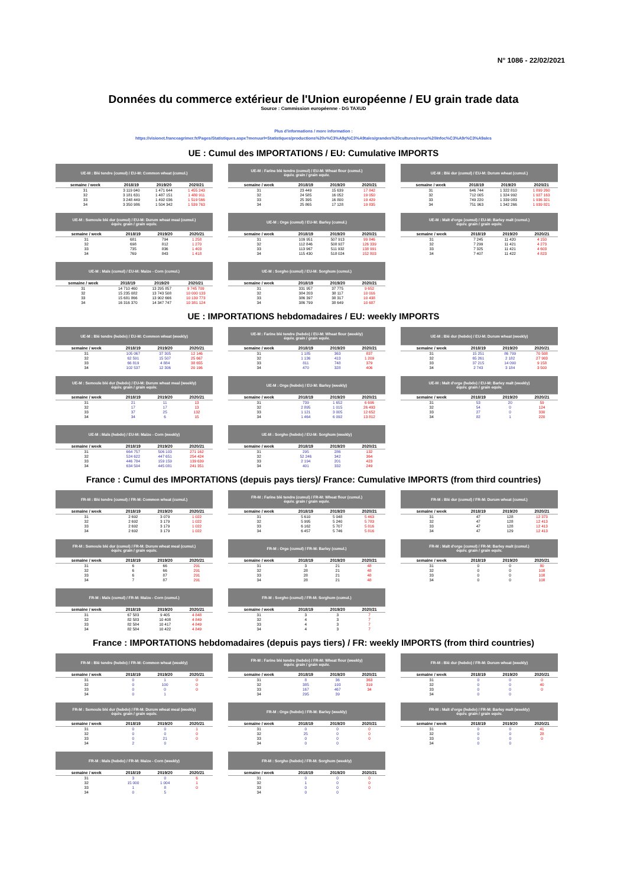N° 1086 - 22/02/2021
Données du commerce extérieur de l'Union européenne / EU grain trade data
Source : Commission européenne - DG TAXUD
Plus d'informations / more information :
https://visionet.franceagrimer.fr/Pages/Statistiques.aspx?menuurl=Statistiques/productions%20v%C3%A9g%C3%A9tales/grandes%20cultures/revue%20Infoc%C3%A9r%C3%A9ales
UE : Cumul des IMPORTATIONS / EU: Cumulative IMPORTS
| UE-M : Blé tendre (cumul) / EU-M: Common wheat (cumul.) | | | |
| --- | --- | --- | --- |
| semaine / week | 2018/19 | 2019/20 | 2020/21 |
| 31 | 3 119 040 | 1 471 644 | 1 455 243 |
| 32 | 3 181 631 | 1 487 151 | 1 480 911 |
| 33 | 3 248 449 | 1 492 036 | 1 519 566 |
| 34 | 3 350 986 | 1 504 342 | 1 539 763 |
| UE-M : Farine blé tendre (cumul) / EU-M: Wheat flour (cumul.) équiv. grain / grain equiv. | | | |
| --- | --- | --- | --- |
| semaine / week | 2018/19 | 2019/20 | 2020/21 |
| 31 | 23 449 | 15 639 | 17 842 |
| 32 | 24 585 | 16 052 | 19 050 |
| 33 | 25 395 | 16 800 | 19 429 |
| 34 | 25 865 | 17 128 | 19 835 |
| UE-M : Blé dur (cumul) / EU-M: Durum wheat (cumul.) | | | |
| --- | --- | --- | --- |
| semaine / week | 2018/19 | 2019/20 | 2020/21 |
| 31 | 646 744 | 1 322 810 | 1 899 260 |
| 32 | 712 005 | 1 324 992 | 1 927 163 |
| 33 | 749 220 | 1 339 083 | 1 936 321 |
| 34 | 751 963 | 1 342 266 | 1 939 821 |
| UE-M : Semoule blé dur (cumul) / EU-M: Durum wheat meal (cumul.) équiv. grain / grain equiv. | | | |
| --- | --- | --- | --- |
| semaine / week | 2018/19 | 2019/20 | 2020/21 |
| 31 | 681 | 794 | 1 258 |
| 32 | 698 | 812 | 1 270 |
| 33 | 735 | 836 | 1 403 |
| 34 | 769 | 843 | 1 418 |
| UE-M : Orge (cumul) / EU-M: Barley (cumul.) | | | |
| --- | --- | --- | --- |
| semaine / week | 2018/19 | 2019/20 | 2020/21 |
| 31 | 109 951 | 507 913 | 99 846 |
| 32 | 112 846 | 508 927 | 126 339 |
| 33 | 113 967 | 511 932 | 138 991 |
| 34 | 115 430 | 518 024 | 152 803 |
| UE-M : Malt d'orge (cumul) / EU-M: Barley malt (cumul.) équiv. grain / grain equiv. | | | |
| --- | --- | --- | --- |
| semaine / week | 2018/19 | 2019/20 | 2020/21 |
| 31 | 7 245 | 11 420 | 4 150 |
| 32 | 7 299 | 11 421 | 4 273 |
| 33 | 7 325 | 11 421 | 4 603 |
| 34 | 7 407 | 11 422 | 4 823 |
| UE-M : Maïs (cumul) / EU-M: Maize - Corn (cumul.) | | | |
| --- | --- | --- | --- |
| semaine / week | 2018/19 | 2019/20 | 2020/21 |
| 31 | 14 710 460 | 13 295 857 | 9 745 709 |
| 32 | 15 235 082 | 13 743 508 | 10 000 133 |
| 33 | 15 681 866 | 13 902 666 | 10 139 773 |
| 34 | 16 316 370 | 14 347 747 | 10 381 124 |
| UE-M : Sorgho (cumul) / EU-M: Sorghum (cumul.) | | | |
| --- | --- | --- | --- |
| semaine / week | 2018/19 | 2019/20 | 2020/21 |
| 31 | 331 957 | 37 775 | 9 652 |
| 32 | 384 203 | 38 117 | 10 016 |
| 33 | 386 397 | 38 317 | 10 438 |
| 34 | 386 799 | 38 649 | 10 687 |
UE : IMPORTATIONS hebdomadaires / EU: weekly IMPORTS
| UE-M : Blé tendre (hebdo) / EU-M: Common wheat (weekly) | | | |
| --- | --- | --- | --- |
| semaine / week | 2018/19 | 2019/20 | 2020/21 |
| 31 | 105 067 | 37 305 | 12 146 |
| 32 | 62 591 | 15 507 | 25 667 |
| 33 | 66 819 | 4 884 | 38 655 |
| 34 | 102 537 | 12 306 | 20 196 |
| UE-M : Farine blé tendre (hebdo) / EU-M: Wheat flour (weekly) équiv. grain / grain equiv. | | | |
| --- | --- | --- | --- |
| semaine / week | 2018/19 | 2019/20 | 2020/21 |
| 31 | 1 185 | 363 | 837 |
| 32 | 1 136 | 413 | 1 209 |
| 33 | 811 | 748 | 379 |
| 34 | 470 | 328 | 406 |
| UE-M : Blé dur (hebdo) / EU-M: Durum wheat (weekly) | | | |
| --- | --- | --- | --- |
| semaine / week | 2018/19 | 2019/20 | 2020/21 |
| 31 | 15 251 | 86 799 | 70 508 |
| 32 | 65 261 | 2 182 | 27 903 |
| 33 | 37 215 | 14 090 | 9 158 |
| 34 | 2 743 | 3 184 | 3 500 |
| UE-M : Semoule blé dur (hebdo) / EU-M: Durum wheat meal (weekly) équiv. grain / grain equiv. | | | |
| --- | --- | --- | --- |
| semaine / week | 2018/19 | 2019/20 | 2020/21 |
| 31 | 21 | 11 | 13 |
| 32 | 17 | 17 | 13 |
| 33 | 37 | 25 | 132 |
| 34 | 34 | 6 | 15 |
| UE-M : Orge (hebdo) / EU-M: Barley (weekly) | | | |
| --- | --- | --- | --- |
| semaine / week | 2018/19 | 2019/20 | 2020/21 |
| 31 | 739 | 1 652 | 6 696 |
| 32 | 2 895 | 1 015 | 26 493 |
| 33 | 1 121 | 3 005 | 12 652 |
| 34 | 1 464 | 6 092 | 13 812 |
| UE-M : Malt d'orge (hebdo) / EU-M: Barley malt (weekly) équiv. grain / grain equiv. | | | |
| --- | --- | --- | --- |
| semaine / week | 2018/19 | 2019/20 | 2020/21 |
| 31 | 53 | 20 | 59 |
| 32 | 54 | 0 | 124 |
| 33 | 27 | 0 | 330 |
| 34 | 82 | 1 | 220 |
| UE-M : Maïs (hebdo) / EU-M: Maize - Corn (weekly) | | | |
| --- | --- | --- | --- |
| semaine / week | 2018/19 | 2019/20 | 2020/21 |
| 31 | 664 757 | 506 103 | 271 162 |
| 32 | 524 622 | 447 651 | 254 424 |
| 33 | 446 784 | 159 159 | 139 639 |
| 34 | 634 504 | 445 081 | 241 351 |
| UE-M : Sorgho (hebdo) / EU-M: Sorghum (weekly) | | | |
| --- | --- | --- | --- |
| semaine / week | 2018/19 | 2019/20 | 2020/21 |
| 31 | 295 | 286 | 132 |
| 32 | 52 246 | 342 | 364 |
| 33 | 2 194 | 201 | 423 |
| 34 | 401 | 332 | 249 |
France : Cumul des IMPORTATIONS (depuis pays tiers)/ France: Cumulative IMPORTS (from third countries)
| FR-M : Blé tendre (cumul) / FR-M: Common wheat (cumul.) | | | |
| --- | --- | --- | --- |
| semaine / week | 2018/19 | 2019/20 | 2020/21 |
| 31 | 2 692 | 3 079 | 1 022 |
| 32 | 2 692 | 3 179 | 1 022 |
| 33 | 2 692 | 3 179 | 1 022 |
| 34 | 2 692 | 3 179 | 1 022 |
| FR-M : Farine blé tendre (cumul) / FR-M: Wheat flour (cumul.) équiv. grain / grain equiv. | | | |
| --- | --- | --- | --- |
| semaine / week | 2018/19 | 2019/20 | 2020/21 |
| 31 | 5 610 | 5 048 | 5 463 |
| 32 | 5 995 | 5 240 | 5 783 |
| 33 | 6 162 | 5 707 | 5 816 |
| 34 | 6 457 | 5 746 | 5 816 |
| FR-M : Blé dur (cumul) / FR-M: Durum wheat (cumul.) | | | |
| --- | --- | --- | --- |
| semaine / week | 2018/19 | 2019/20 | 2020/21 |
| 31 | 47 | 128 | 12 373 |
| 32 | 47 | 128 | 12 413 |
| 33 | 47 | 128 | 12 413 |
| 34 | 47 | 129 | 12 413 |
| FR-M : Semoule blé dur (cumul) / FR-M: Durum wheat meal (cumul.) équiv. grain / grain equiv. | | | |
| --- | --- | --- | --- |
| semaine / week | 2018/19 | 2019/20 | 2020/21 |
| 31 | 6 | 66 | 291 |
| 32 | 6 | 66 | 291 |
| 33 | 6 | 87 | 291 |
| 34 | 7 | 87 | 291 |
| FR-M : Orge (cumul) / FR-M: Barley (cumul.) | | | |
| --- | --- | --- | --- |
| semaine / week | 2018/19 | 2019/20 | 2020/21 |
| 31 | 3 | 21 | 48 |
| 32 | 28 | 21 | 48 |
| 33 | 28 | 21 | 48 |
| 34 | 28 | 21 | 48 |
| FR-M : Malt d'orge (cumul) / FR-M: Barley malt (cumul.) équiv. grain / grain equiv. | | | |
| --- | --- | --- | --- |
| semaine / week | 2018/19 | 2019/20 | 2020/21 |
| 31 | 0 | 0 | 80 |
| 32 | 0 | 0 | 108 |
| 33 | 0 | 0 | 108 |
| 34 | 0 | 0 | 108 |
| FR-M : Maïs (cumul) / FR-M: Maize - Corn (cumul.) | | | |
| --- | --- | --- | --- |
| semaine / week | 2018/19 | 2019/20 | 2020/21 |
| 31 | 67 583 | 9 405 | 4 848 |
| 32 | 82 583 | 10 408 | 4 849 |
| 33 | 82 584 | 10 417 | 4 849 |
| 34 | 82 584 | 10 422 | 4 849 |
| FR-M : Sorgho (cumul) / FR-M: Sorghum (cumul.) | | | |
| --- | --- | --- | --- |
| semaine / week | 2018/19 | 2019/20 | 2020/21 |
| 31 | 3 | 3 | 7 |
| 32 | 4 | 3 | 7 |
| 33 | 4 | 3 | 7 |
| 34 | 4 | 3 | 7 |
France : IMPORTATIONS hebdomadaires (depuis pays tiers) / FR: weekly IMPORTS (from third countries)
| FR-M : Blé tendre (hebdo) / FR-M: Common wheat (weekly) | | | |
| --- | --- | --- | --- |
| semaine / week | 2018/19 | 2019/20 | 2020/21 |
| 31 | 0 | 1 | 0 |
| 32 | 0 | 100 | 0 |
| 33 | 0 | 0 | 0 |
| 34 | 0 | 1 | |
| FR-M : Farine blé tendre (hebdo) / FR-M: Wheat flour (weekly) équiv. grain / grain equiv. | | | |
| --- | --- | --- | --- |
| semaine / week | 2018/19 | 2019/20 | 2020/21 |
| 31 | 8 | 36 | 363 |
| 32 | 385 | 193 | 319 |
| 33 | 167 | 467 | 34 |
| 34 | 295 | 39 | |
| FR-M : Blé dur (hebdo) / FR-M: Durum wheat (weekly) | | | |
| --- | --- | --- | --- |
| semaine / week | 2018/19 | 2019/20 | 2020/21 |
| 31 | 0 | 0 | 0 |
| 32 | 0 | 0 | 40 |
| 33 | 0 | 0 | 0 |
| 34 | 0 | 0 | |
| FR-M : Semoule blé dur (hebdo) / FR-M: Durum wheat meal (weekly) équiv. grain / grain equiv. | | | |
| --- | --- | --- | --- |
| semaine / week | 2018/19 | 2019/20 | 2020/21 |
| 31 | 0 | 0 | 1 |
| 32 | 0 | 0 | 0 |
| 33 | 0 | 21 | 0 |
| 34 | 2 | 0 | |
| FR-M : Orge (hebdo) / FR-M: Barley (weekly) | | | |
| --- | --- | --- | --- |
| semaine / week | 2018/19 | 2019/20 | 2020/21 |
| 31 | 0 | 0 | 0 |
| 32 | 25 | 0 | 0 |
| 33 | 0 | 0 | 0 |
| 34 | 0 | 0 | |
| FR-M : Malt d'orge (hebdo) / FR-M: Barley malt (weekly) équiv. grain / grain equiv. | | | |
| --- | --- | --- | --- |
| semaine / week | 2018/19 | 2019/20 | 2020/21 |
| 31 | 0 | 0 | 41 |
| 32 | 0 | 0 | 28 |
| 33 | 0 | 0 | 0 |
| 34 | 0 | 0 | |
| FR-M : Maïs (hebdo) / FR-M: Maize - Corn (weekly) | | | |
| --- | --- | --- | --- |
| semaine / week | 2018/19 | 2019/20 | 2020/21 |
| 31 | 3 | 0 | 6 |
| 32 | 15 000 | 1 004 | 1 |
| 33 | 1 | 8 | 0 |
| 34 | 0 | 5 | |
| FR-M : Sorgho (hebdo) / FR-M: Sorghum (weekly) | | | |
| --- | --- | --- | --- |
| semaine / week | 2018/19 | 2019/20 | 2020/21 |
| 31 | 0 | 0 | 0 |
| 32 | 1 | 0 | 0 |
| 33 | 0 | 0 | 0 |
| 34 | 0 | 0 | |